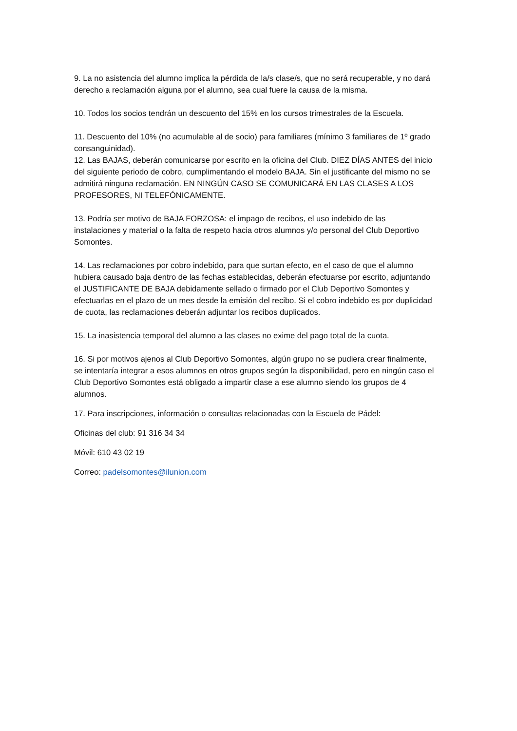9. La no asistencia del alumno implica la pérdida de la/s clase/s, que no será recuperable, y no dará derecho a reclamación alguna por el alumno, sea cual fuere la causa de la misma.
10. Todos los socios tendrán un descuento del 15% en los cursos trimestrales de la Escuela.
11. Descuento del 10% (no acumulable al de socio) para familiares (mínimo 3 familiares de 1º grado consanguinidad).
12. Las BAJAS, deberán comunicarse por escrito en la oficina del Club. DIEZ DÍAS ANTES del inicio del siguiente periodo de cobro, cumplimentando el modelo BAJA. Sin el justificante del mismo no se admitirá ninguna reclamación. EN NINGÚN CASO SE COMUNICARÁ EN LAS CLASES A LOS PROFESORES, NI TELEFÓNICAMENTE.
13. Podría ser motivo de BAJA FORZOSA: el impago de recibos, el uso indebido de las instalaciones y material o la falta de respeto hacia otros alumnos y/o personal del Club Deportivo Somontes.
14. Las reclamaciones por cobro indebido, para que surtan efecto, en el caso de que el alumno hubiera causado baja dentro de las fechas establecidas, deberán efectuarse por escrito, adjuntando el JUSTIFICANTE DE BAJA debidamente sellado o firmado por el Club Deportivo Somontes y efectuarlas en el plazo de un mes desde la emisión del recibo. Si el cobro indebido es por duplicidad de cuota, las reclamaciones deberán adjuntar los recibos duplicados.
15. La inasistencia temporal del alumno a las clases no exime del pago total de la cuota.
16. Si por motivos ajenos al Club Deportivo Somontes, algún grupo no se pudiera crear finalmente, se intentaría integrar a esos alumnos en otros grupos según la disponibilidad, pero en ningún caso el Club Deportivo Somontes está obligado a impartir clase a ese alumno siendo los grupos de 4 alumnos.
17. Para inscripciones, información o consultas relacionadas con la Escuela de Pádel:
Oficinas del club: 91 316 34 34
Móvil: 610 43 02 19
Correo: padelsomontes@ilunion.com